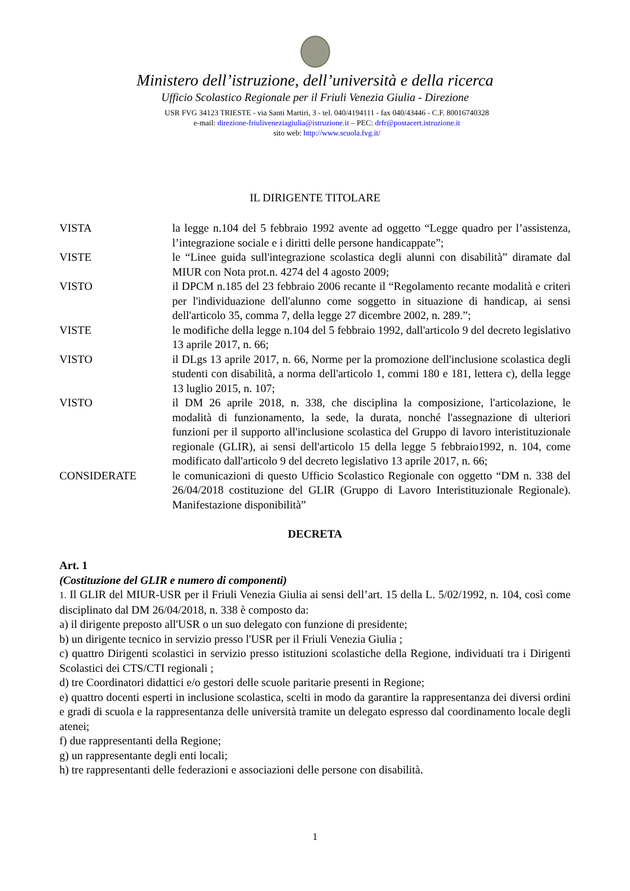Ministero dell’istruzione, dell’università e della ricerca
Ufficio Scolastico Regionale per il Friuli Venezia Giulia - Direzione
USR FVG 34123 TRIESTE - via Santi Martiri, 3 - tel. 040/4194111 - fax 040/43446 - C.F. 80016740328
e-mail: direzione-friuliveneziagiulia@istruzione.it – PEC: drfr@postacert.istruzione.it
sito web: http://www.scuola.fvg.it/
IL DIRIGENTE TITOLARE
VISTA la legge n.104 del 5 febbraio 1992 avente ad oggetto “Legge quadro per l’assistenza, l’integrazione sociale e i diritti delle persone handicappate”;
VISTE le “Linee guida sull'integrazione scolastica degli alunni con disabilità” diramate dal MIUR con Nota prot.n. 4274 del 4 agosto 2009;
VISTO il DPCM n.185 del 23 febbraio 2006 recante il “Regolamento recante modalità e criteri per l'individuazione dell'alunno come soggetto in situazione di handicap, ai sensi dell'articolo 35, comma 7, della legge 27 dicembre 2002, n. 289.”;
VISTE le modifiche della legge n.104 del 5 febbraio 1992, dall'articolo 9 del decreto legislativo 13 aprile 2017, n. 66;
VISTO il DLgs 13 aprile 2017, n. 66, Norme per la promozione dell'inclusione scolastica degli studenti con disabilità, a norma dell'articolo 1, commi 180 e 181, lettera c), della legge 13 luglio 2015, n. 107;
VISTO il DM 26 aprile 2018, n. 338, che disciplina la composizione, l'articolazione, le modalità di funzionamento, la sede, la durata, nonché l'assegnazione di ulteriori funzioni per il supporto all'inclusione scolastica del Gruppo di lavoro interistituzionale regionale (GLIR), ai sensi dell'articolo 15 della legge 5 febbraio1992, n. 104, come modificato dall'articolo 9 del decreto legislativo 13 aprile 2017, n. 66;
CONSIDERATE le comunicazioni di questo Ufficio Scolastico Regionale con oggetto “DM n. 338 del 26/04/2018 costituzione del GLIR (Gruppo di Lavoro Interistituzionale Regionale). Manifestazione disponibilità”
DECRETA
Art. 1
(Costituzione del GLIR e numero di componenti)
1. Il GLIR del MIUR-USR per il Friuli Venezia Giulia ai sensi dell’art. 15 della L. 5/02/1992, n. 104, così come disciplinato dal DM 26/04/2018, n. 338 è composto da:
a) il dirigente preposto all'USR o un suo delegato con funzione di presidente;
b) un dirigente tecnico in servizio presso l'USR per il Friuli Venezia Giulia ;
c) quattro Dirigenti scolastici in servizio presso istituzioni scolastiche della Regione, individuati tra i Dirigenti Scolastici dei CTS/CTI regionali ;
d) tre Coordinatori didattici e/o gestori delle scuole paritarie presenti in Regione;
e) quattro docenti esperti in inclusione scolastica, scelti in modo da garantire la rappresentanza dei diversi ordini e gradi di scuola e la rappresentanza delle università tramite un delegato espresso dal coordinamento locale degli atenei;
f) due rappresentanti della Regione;
g) un rappresentante degli enti locali;
h) tre rappresentanti delle federazioni e associazioni delle persone con disabilità.
1